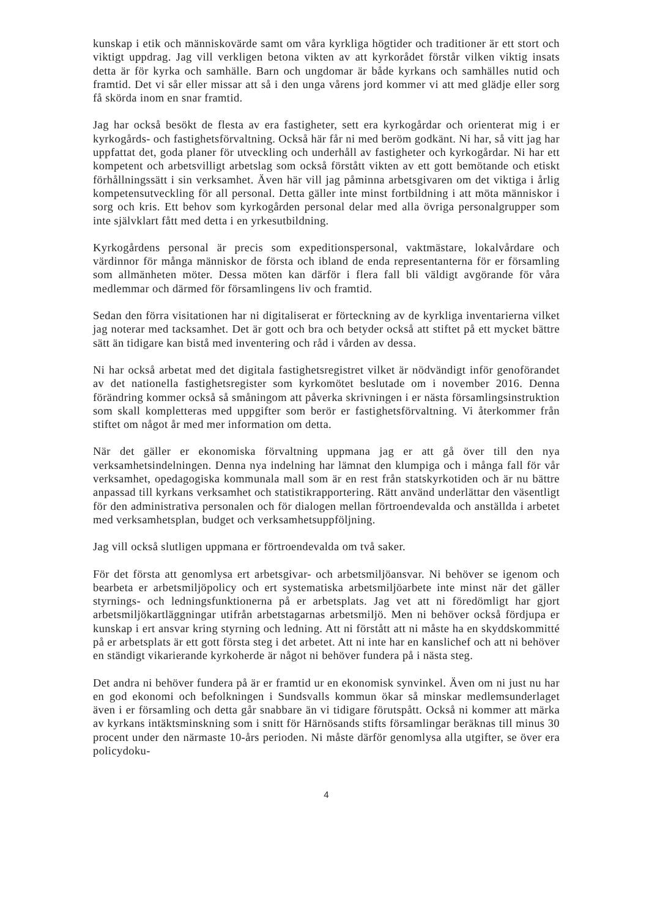kunskap i etik och människovärde samt om våra kyrkliga högtider och traditioner är ett stort och viktigt uppdrag. Jag vill verkligen betona vikten av att kyrkorådet förstår vilken viktig insats detta är för kyrka och samhälle. Barn och ungdomar är både kyrkans och samhälles nutid och framtid. Det vi sår eller missar att så i den unga vårens jord kommer vi att med glädje eller sorg få skörda inom en snar framtid.
Jag har också besökt de flesta av era fastigheter, sett era kyrkogårdar och orienterat mig i er kyrkogårds- och fastighetsförvaltning. Också här får ni med beröm godkänt. Ni har, så vitt jag har uppfattat det, goda planer för utveckling och underhåll av fastigheter och kyrkogårdar. Ni har ett kompetent och arbetsvilligt arbetslag som också förstått vikten av ett gott bemötande och etiskt förhållningssätt i sin verksamhet. Även här vill jag påminna arbetsgivaren om det viktiga i årlig kompetensutveckling för all personal. Detta gäller inte minst fortbildning i att möta människor i sorg och kris. Ett behov som kyrkogården personal delar med alla övriga personalgrupper som inte självklart fått med detta i en yrkesutbildning.
Kyrkogårdens personal är precis som expeditionspersonal, vaktmästare, lokalvårdare och värdinnor för många människor de första och ibland de enda representanterna för er församling som allmänheten möter. Dessa möten kan därför i flera fall bli väldigt avgörande för våra medlemmar och därmed för församlingens liv och framtid.
Sedan den förra visitationen har ni digitaliserat er förteckning av de kyrkliga inventarierna vilket jag noterar med tacksamhet. Det är gott och bra och betyder också att stiftet på ett mycket bättre sätt än tidigare kan bistå med inventering och råd i vården av dessa.
Ni har också arbetat med det digitala fastighetsregistret vilket är nödvändigt inför genoförandet av det nationella fastighetsregister som kyrkomötet beslutade om i november 2016. Denna förändring kommer också så småningom att påverka skrivningen i er nästa församlingsinstruktion som skall kompletteras med uppgifter som berör er fastighetsförvaltning. Vi återkommer från stiftet om något år med mer information om detta.
När det gäller er ekonomiska förvaltning uppmana jag er att gå över till den nya verksamhetsindelningen. Denna nya indelning har lämnat den klumpiga och i många fall för vår verksamhet, opedagogiska kommunala mall som är en rest från statskyrkotiden och är nu bättre anpassad till kyrkans verksamhet och statistikrapportering. Rätt använd underlättar den väsentligt för den administrativa personalen och för dialogen mellan förtroendevalda och anställda i arbetet med verksamhetsplan, budget och verksamhetsuppföljning.
Jag vill också slutligen uppmana er förtroendevalda om två saker.
För det första att genomlysa ert arbetsgivar- och arbetsmiljöansvar. Ni behöver se igenom och bearbeta er arbetsmiljöpolicy och ert systematiska arbetsmiljöarbete inte minst när det gäller styrnings- och ledningsfunktionerna på er arbetsplats. Jag vet att ni föredömligt har gjort arbetsmiljökartläggningar utifrån arbetstagarnas arbetsmiljö. Men ni behöver också fördjupa er kunskap i ert ansvar kring styrning och ledning. Att ni förstått att ni måste ha en skyddskommitté på er arbetsplats är ett gott första steg i det arbetet. Att ni inte har en kanslichef och att ni behöver en ständigt vikarierande kyrkoherde är något ni behöver fundera på i nästa steg.
Det andra ni behöver fundera på är er framtid ur en ekonomisk synvinkel. Även om ni just nu har en god ekonomi och befolkningen i Sundsvalls kommun ökar så minskar medlemsunderlaget även i er församling och detta går snabbare än vi tidigare förutspått. Också ni kommer att märka av kyrkans intäktsminskning som i snitt för Härnösands stifts församlingar beräknas till minus 30 procent under den närmaste 10-års perioden. Ni måste därför genomlysa alla utgifter, se över era policydoku-
4